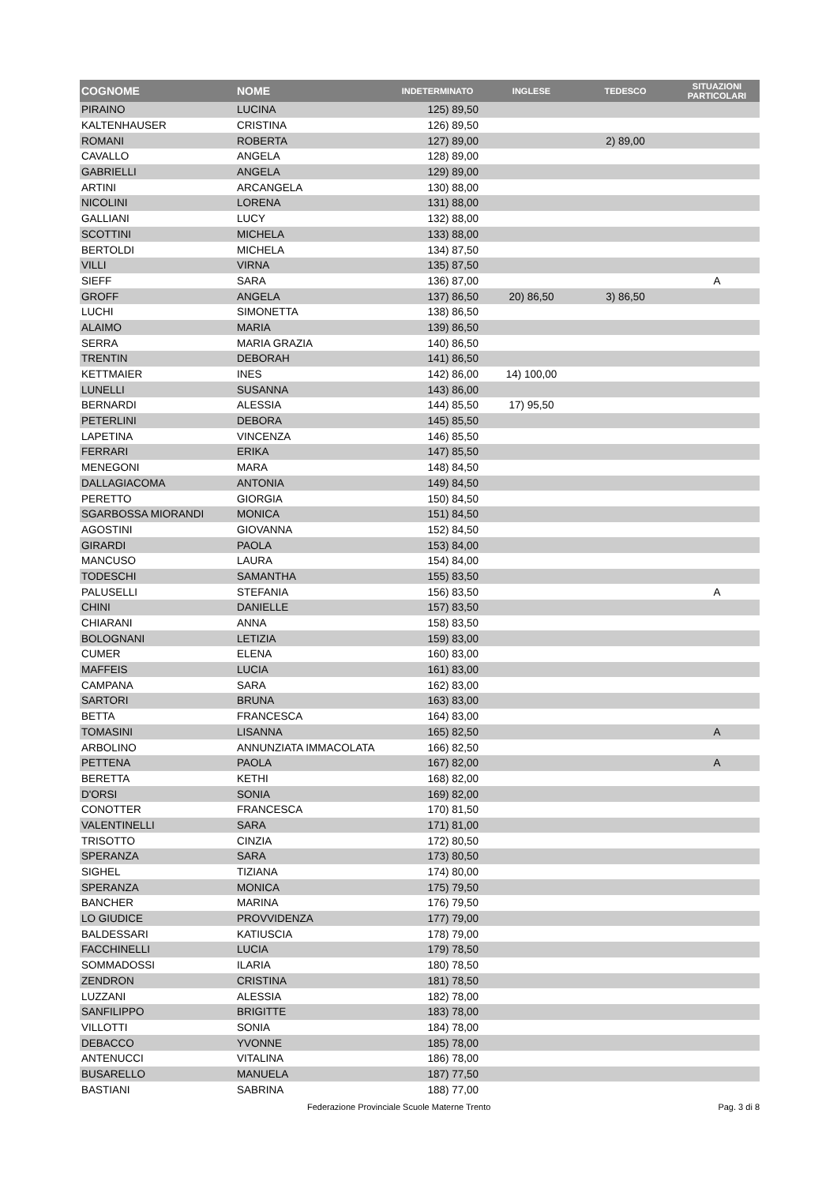| COGNOME | NOME | INDETERMINATO | INGLESE | TEDESCO | SITUAZIONI PARTICOLARI |
| --- | --- | --- | --- | --- | --- |
| PIRAINO | LUCINA | 125) 89,50 | | | |
| KALTENHAUSER | CRISTINA | 126) 89,50 | | | |
| ROMANI | ROBERTA | 127) 89,00 | | 2) 89,00 | |
| CAVALLO | ANGELA | 128) 89,00 | | | |
| GABRIELLI | ANGELA | 129) 89,00 | | | |
| ARTINI | ARCANGELA | 130) 88,00 | | | |
| NICOLINI | LORENA | 131) 88,00 | | | |
| GALLIANI | LUCY | 132) 88,00 | | | |
| SCOTTINI | MICHELA | 133) 88,00 | | | |
| BERTOLDI | MICHELA | 134) 87,50 | | | |
| VILLI | VIRNA | 135) 87,50 | | | |
| SIEFF | SARA | 136) 87,00 | | | A |
| GROFF | ANGELA | 137) 86,50 | 20) 86,50 | 3) 86,50 | |
| LUCHI | SIMONETTA | 138) 86,50 | | | |
| ALAIMO | MARIA | 139) 86,50 | | | |
| SERRA | MARIA GRAZIA | 140) 86,50 | | | |
| TRENTIN | DEBORAH | 141) 86,50 | | | |
| KETTMAIER | INES | 142) 86,00 | 14) 100,00 | | |
| LUNELLI | SUSANNA | 143) 86,00 | | | |
| BERNARDI | ALESSIA | 144) 85,50 | 17) 95,50 | | |
| PETERLINI | DEBORA | 145) 85,50 | | | |
| LAPETINA | VINCENZA | 146) 85,50 | | | |
| FERRARI | ERIKA | 147) 85,50 | | | |
| MENEGONI | MARA | 148) 84,50 | | | |
| DALLAGIACOMA | ANTONIA | 149) 84,50 | | | |
| PERETTO | GIORGIA | 150) 84,50 | | | |
| SGARBOSSA MIORANDI | MONICA | 151) 84,50 | | | |
| AGOSTINI | GIOVANNA | 152) 84,50 | | | |
| GIRARDI | PAOLA | 153) 84,00 | | | |
| MANCUSO | LAURA | 154) 84,00 | | | |
| TODESCHI | SAMANTHA | 155) 83,50 | | | |
| PALUSELLI | STEFANIA | 156) 83,50 | | | A |
| CHINI | DANIELLE | 157) 83,50 | | | |
| CHIARANI | ANNA | 158) 83,50 | | | |
| BOLOGNANI | LETIZIA | 159) 83,00 | | | |
| CUMER | ELENA | 160) 83,00 | | | |
| MAFFEIS | LUCIA | 161) 83,00 | | | |
| CAMPANA | SARA | 162) 83,00 | | | |
| SARTORI | BRUNA | 163) 83,00 | | | |
| BETTA | FRANCESCA | 164) 83,00 | | | |
| TOMASINI | LISANNA | 165) 82,50 | | | A |
| ARBOLINO | ANNUNZIATA IMMACOLATA | 166) 82,50 | | | |
| PETTENA | PAOLA | 167) 82,00 | | | A |
| BERETTA | KETHI | 168) 82,00 | | | |
| D'ORSI | SONIA | 169) 82,00 | | | |
| CONOTTER | FRANCESCA | 170) 81,50 | | | |
| VALENTINELLI | SARA | 171) 81,00 | | | |
| TRISOTTO | CINZIA | 172) 80,50 | | | |
| SPERANZA | SARA | 173) 80,50 | | | |
| SIGHEL | TIZIANA | 174) 80,00 | | | |
| SPERANZA | MONICA | 175) 79,50 | | | |
| BANCHER | MARINA | 176) 79,50 | | | |
| LO GIUDICE | PROVVIDENZA | 177) 79,00 | | | |
| BALDESSARI | KATIUSCIA | 178) 79,00 | | | |
| FACCHINELLI | LUCIA | 179) 78,50 | | | |
| SOMMADOSSI | ILARIA | 180) 78,50 | | | |
| ZENDRON | CRISTINA | 181) 78,50 | | | |
| LUZZANI | ALESSIA | 182) 78,00 | | | |
| SANFILIPPO | BRIGITTE | 183) 78,00 | | | |
| VILLOTTI | SONIA | 184) 78,00 | | | |
| DEBACCO | YVONNE | 185) 78,00 | | | |
| ANTENUCCI | VITALINA | 186) 78,00 | | | |
| BUSARELLO | MANUELA | 187) 77,50 | | | |
| BASTIANI | SABRINA | 188) 77,00 | | | |
Federazione Provinciale Scuole Materne Trento Pag. 3 di 8